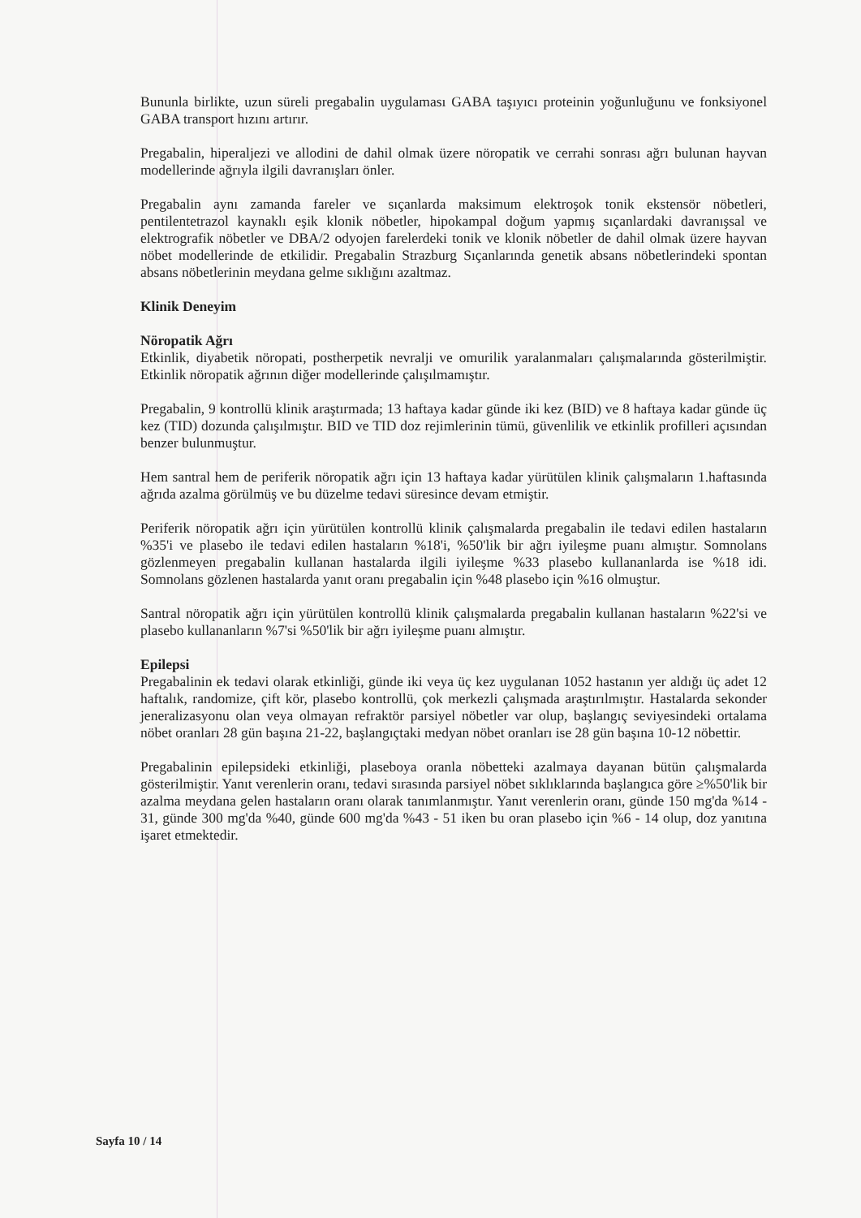Bununla birlikte, uzun süreli pregabalin uygulaması GABA taşıyıcı proteinin yoğunluğunu ve fonksiyonel GABA transport hızını artırır.
Pregabalin, hiperaljezi ve allodini de dahil olmak üzere nöropatik ve cerrahi sonrası ağrı bulunan hayvan modellerinde ağrıyla ilgili davranışları önler.
Pregabalin aynı zamanda fareler ve sıçanlarda maksimum elektroşok tonik ekstensör nöbetleri, pentilentetrazol kaynaklı eşik klonik nöbetler, hipokampal doğum yapmış sıçanlardaki davranışsal ve elektrografik nöbetler ve DBA/2 odyojen farelerdeki tonik ve klonik nöbetler de dahil olmak üzere hayvan nöbet modellerinde de etkilidir. Pregabalin Strazburg Sıçanlarında genetik absans nöbetlerindeki spontan absans nöbetlerinin meydana gelme sıklığını azaltmaz.
Klinik Deneyim
Nöropatik Ağrı
Etkinlik, diyabetik nöropati, postherpetik nevralji ve omurilik yaralanmaları çalışmalarında gösterilmiştir. Etkinlik nöropatik ağrının diğer modellerinde çalışılmamıştır.
Pregabalin, 9 kontrollü klinik araştırmada; 13 haftaya kadar günde iki kez (BID) ve 8 haftaya kadar günde üç kez (TID) dozunda çalışılmıştır. BID ve TID doz rejimlerinin tümü, güvenlilik ve etkinlik profilleri açısından benzer bulunmuştur.
Hem santral hem de periferik nöropatik ağrı için 13 haftaya kadar yürütülen klinik çalışmaların 1.haftasında ağrıda azalma görülmüş ve bu düzelme tedavi süresince devam etmiştir.
Periferik nöropatik ağrı için yürütülen kontrollü klinik çalışmalarda pregabalin ile tedavi edilen hastaların %35'i ve plasebo ile tedavi edilen hastaların %18'i, %50'lik bir ağrı iyileşme puanı almıştır. Somnolans gözlenmeyen pregabalin kullanan hastalarda ilgili iyileşme %33 plasebo kullananlarda ise %18 idi. Somnolans gözlenen hastalarda yanıt oranı pregabalin için %48 plasebo için %16 olmuştur.
Santral nöropatik ağrı için yürütülen kontrollü klinik çalışmalarda pregabalin kullanan hastaların %22'si ve plasebo kullananların %7'si %50'lik bir ağrı iyileşme puanı almıştır.
Epilepsi
Pregabalinin ek tedavi olarak etkinliği, günde iki veya üç kez uygulanan 1052 hastanın yer aldığı üç adet 12 haftalık, randomize, çift kör, plasebo kontrollü, çok merkezli çalışmada araştırılmıştır. Hastalarda sekonder jeneralizasyonu olan veya olmayan refraktör parsiyel nöbetler var olup, başlangıç seviyesindeki ortalama nöbet oranları 28 gün başına 21-22, başlangıçtaki medyan nöbet oranları ise 28 gün başına 10-12 nöbettir.
Pregabalinin epilepsideki etkinliği, plaseboya oranla nöbetteki azalmaya dayanan bütün çalışmalarda gösterilmiştir. Yanıt verenlerin oranı, tedavi sırasında parsiyel nöbet sıklıklarında başlangıca göre ≥%50'lik bir azalma meydana gelen hastaların oranı olarak tanımlanmıştır. Yanıt verenlerin oranı, günde 150 mg'da %14 - 31, günde 300 mg'da %40, günde 600 mg'da %43 - 51 iken bu oran plasebo için %6 - 14 olup, doz yanıtına işaret etmektedir.
Sayfa 10 / 14